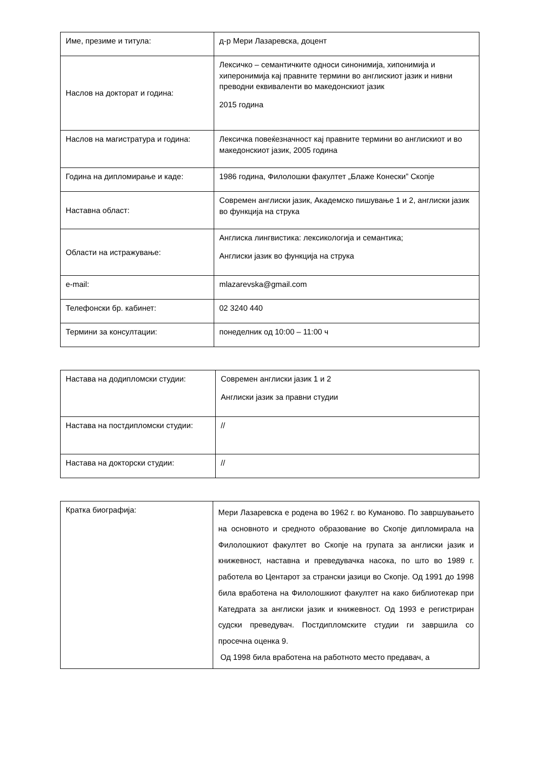| Име, презиме и титула: | д-р Мери Лазаревска, доцент |
| Наслов на докторат и година: | Лексичко – семантичките односи синонимија, хипонимија и хиперонимија кај правните термини во англискиот јазик и нивни преводни еквиваленти во македонскиот јазик 2015 година |
| Наслов на магистратура и година: | Лексичка повеќезначност кај правните термини во англискиот и во македонскиот јазик, 2005 година |
| Година на дипломирање и каде: | 1986 година, Филолошки факултет „Блаже Конески” Скопје |
| Наставна област: | Современ англиски јазик, Академско пишување 1 и 2, англиски јазик во функција на струка |
| Области на истражување: | Англиска лингвистика: лексикологија и семантика; Англиски јазик во функција на струка |
| e-mail: | mlazarevska@gmail.com |
| Телефонски бр. кабинет: | 02 3240 440 |
| Термини за консултации: | понеделник од 10:00 – 11:00 ч |
| Настава на додипломски студии: | Современ англиски јазик 1 и 2 Англиски јазик за правни студии |
| Настава на постдипломски студии: | // |
| Настава на докторски студии: | // |
| Кратка биографија: | Мери Лазаревска е родена во 1962 г. во Куманово. По завршувањето на основното и средното образование во Скопје дипломирала на Филолошкиот факултет во Скопје на групата за англиски јазик и книжевност, наставна и преведувачка насока, по што во 1989 г. работела во Центарот за странски јазици во Скопје. Од 1991 до 1998 била вработена на Филолошкиот факултет на како библиотекар при Катедрата за англиски јазик и книжевност. Од 1993 е регистриран судски преведувач. Постдипломските студии ги завршила со просечна оценка 9. Од 1998 била вработена на работното место предавач, а |